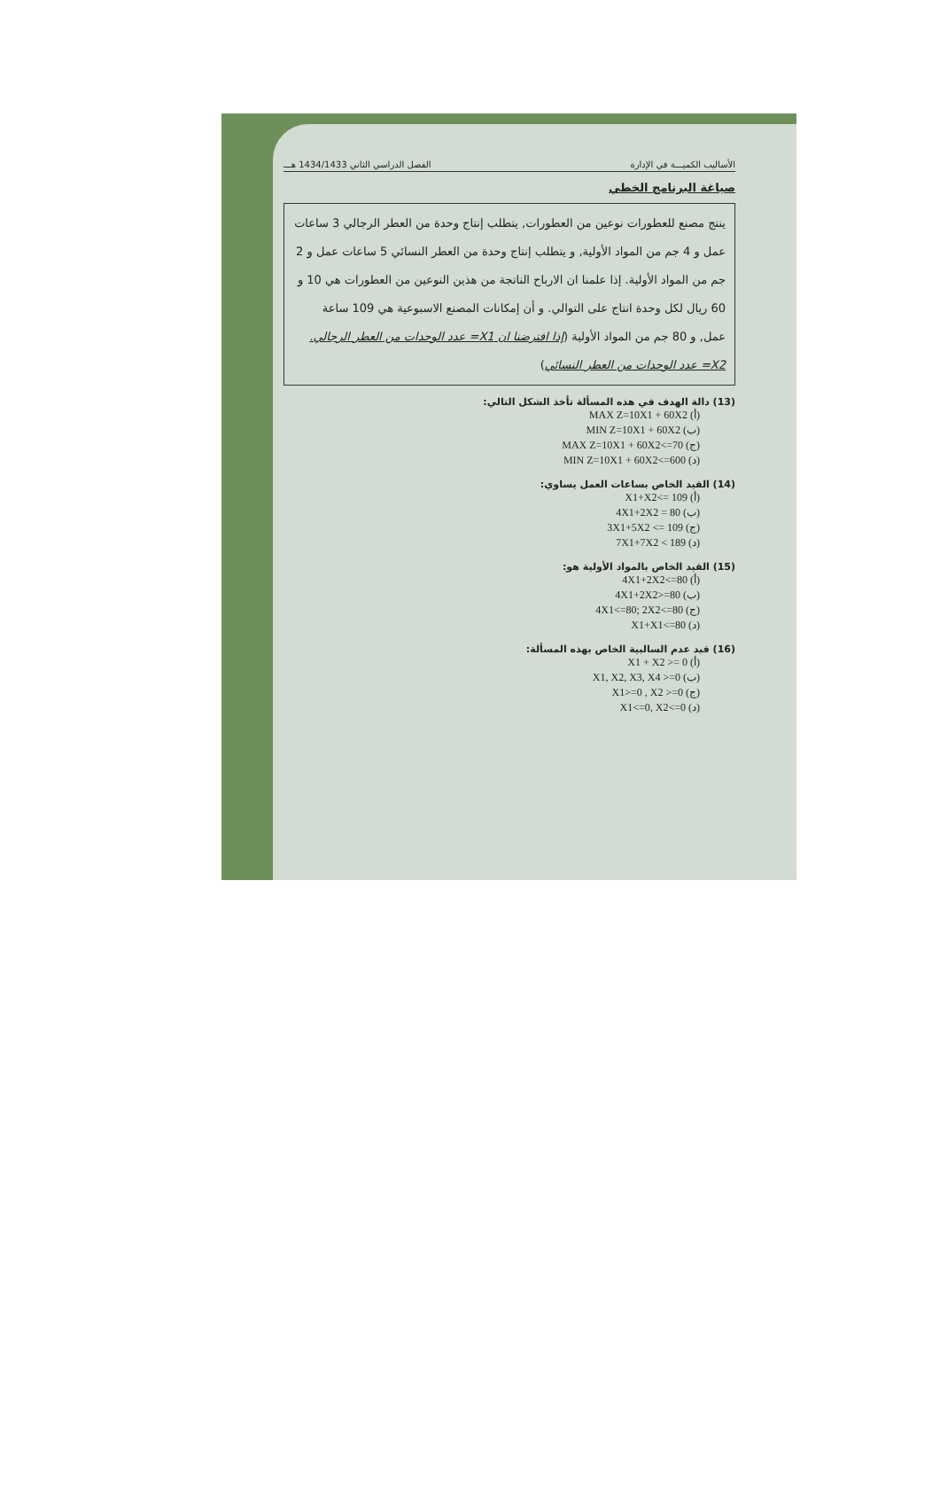الأساليب الكميـــة في الإدارة الفصل الدراسي الثاني 1434/1433 هـــ
صياغة البرنامج الخطي
ينتج مصنع للعطورات نوعين من العطورات, يتطلب إنتاج وحدة من العطر الرجالي 3 ساعات عمل و 4 جم من المواد الأولية, و يتطلب إنتاج وحدة من العطر النسائي 5 ساعات عمل و 2 جم من المواد الأولية. إذا علمنا ان الارباح الناتجة من هذين النوعين من العطورات هي 10 و 60 ريال لكل وحدة انتاج على التوالي. و أن إمكانات المصنع الاسبوعية هي 109 ساعة عمل, و 80 جم من المواد الأولية (إذا افترضنا ان X1= عدد الوحدات من العطر الرجالي. X2= عدد الوحدات من العطر النسائي)
(13) دالة الهدف في هذه المسألة تأخذ الشكل التالي:
(أ) MAX Z=10X1 + 60X2
(ب) MIN Z=10X1 + 60X2
(ج) MAX Z=10X1 + 60X2<=70
(د) MIN Z=10X1 + 60X2<=600
(14) القيد الخاص بساعات العمل يساوي:
(أ) X1+X2<= 109
(ب) 4X1+2X2 = 80
(ج) 3X1+5X2 <= 109
(د) 7X1+7X2 < 189
(15) القيد الخاص بالمواد الأولية هو:
(أ) 4X1+2X2<=80
(ب) 4X1+2X2>=80
(ج) 4X1<=80; 2X2<=80
(د) X1+X1<=80
(16) قيد عدم السالبية الخاص بهذه المسألة:
(أ) X1 + X2 >= 0
(ب) X1, X2, X3, X4 >=0
(ج) X1>=0 , X2 >=0
(د) X1<=0, X2<=0